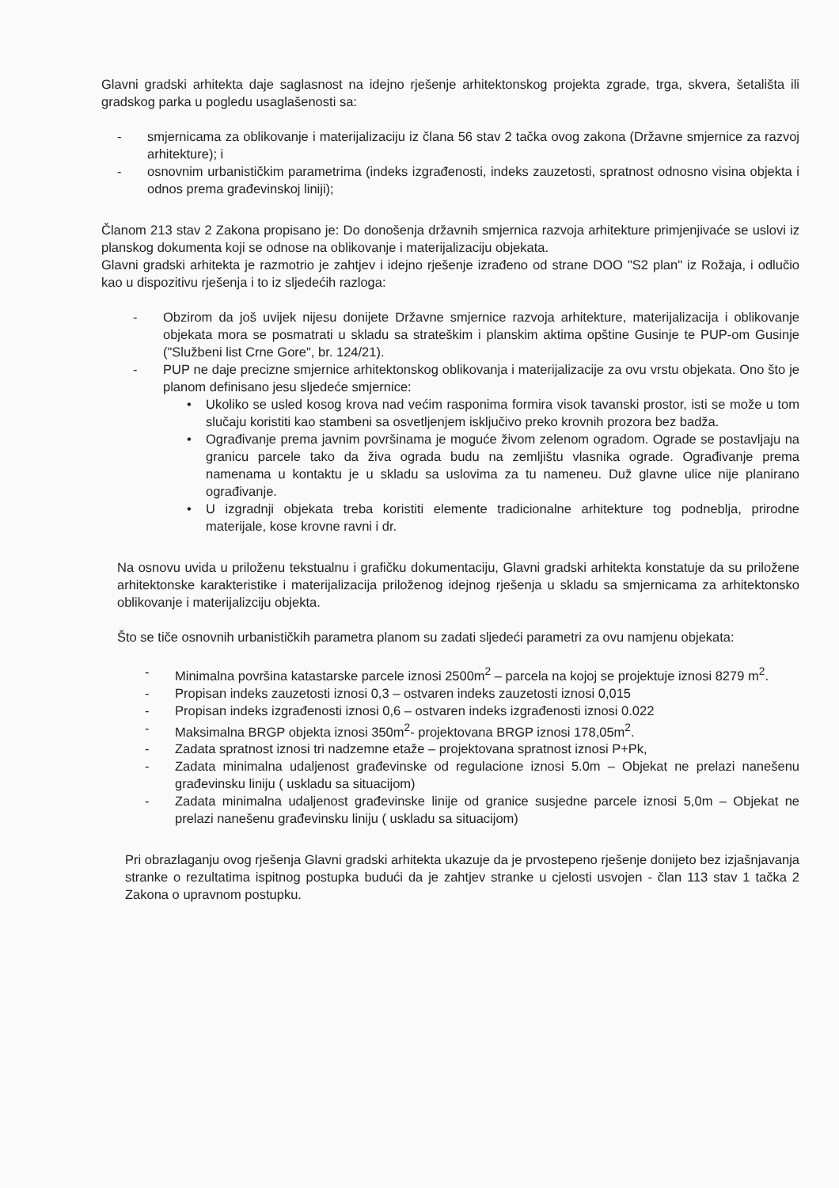Glavni gradski arhitekta daje saglasnost na idejno rješenje arhitektonskog projekta zgrade, trga, skvera, šetališta ili gradskog parka u pogledu usaglašenosti sa:
- smjernicama za oblikovanje i materijalizaciju iz člana 56 stav 2 tačka ovog zakona (Državne smjernice za razvoj arhitekture); i
- osnovnim urbanističkim parametrima (indeks izgrađenosti, indeks zauzetosti, spratnost odnosno visina objekta i odnos prema građevinskoj liniji);
Članom 213 stav 2 Zakona propisano je: Do donošenja državnih smjernica razvoja arhitekture primjenjivaće se uslovi iz planskog dokumenta koji se odnose na oblikovanje i materijalizaciju objekata.
Glavni gradski arhitekta je razmotrio je zahtjev i idejno rješenje izrađeno od strane DOO "S2 plan" iz Rožaja, i odlučio kao u dispozitivu rješenja i to iz sljedećih razloga:
- Obzirom da još uvijek nijesu donijete Državne smjernice razvoja arhitekture, materijalizacija i oblikovanje objekata mora se posmatrati u skladu sa strateškim i planskim aktima opštine Gusinje te PUP-om Gusinje ("Službeni list Crne Gore", br. 124/21).
- PUP ne daje precizne smjernice arhitektonskog oblikovanja i materijalizacije za ovu vrstu objekata. Ono što je planom definisano jesu sljedeće smjernice:
• Ukoliko se usled kosog krova nad većim rasponima formira visok tavanski prostor, isti se može u tom slučaju koristiti kao stambeni sa osvetljenjem isključivo preko krovnih prozora bez badža.
• Ograđivanje prema javnim površinama je moguće živom zelenom ogradom. Ograde se postavljaju na granicu parcele tako da živa ograda budu na zemljištu vlasnika ograde. Ograđivanje prema namenama u kontaktu je u skladu sa uslovima za tu nameneu. Duž glavne ulice nije planirano ograđivanje.
• U izgradnji objekata treba koristiti elemente tradicionalne arhitekture tog podneblja, prirodne materijale, kose krovne ravni i dr.
Na osnovu uvida u priloženu tekstualnu i grafičku dokumentaciju, Glavni gradski arhitekta konstatuje da su priložene arhitektonske karakteristike i materijalizacija priloženog idejnog rješenja u skladu sa smjernicama za arhitektonsko oblikovanje i materijalizciju objekta.
Što se tiče osnovnih urbanističkih parametra planom su zadati sljedeći parametri za ovu namjenu objekata:
- Minimalna površina katastarske parcele iznosi 2500m<sup>2</sup> – parcela na kojoj se projektuje iznosi 8279 m<sup>2</sup>.
- Propisan indeks zauzetosti iznosi 0,3 – ostvaren indeks zauzetosti iznosi 0,015
- Propisan indeks izgrađenosti iznosi 0,6 – ostvaren indeks izgrađenosti iznosi 0.022
- Maksimalna BRGP objekta iznosi 350m<sup>2</sup>- projektovana BRGP iznosi 178,05m<sup>2</sup>.
- Zadata spratnost iznosi tri nadzemne etaže – projektovana spratnost iznosi P+Pk,
- Zadata minimalna udaljenost građevinske od regulacione iznosi 5.0m – Objekat ne prelazi nanešenu građevinsku liniju ( uskladu sa situacijom)
- Zadata minimalna udaljenost građevinske linije od granice susjedne parcele iznosi 5,0m – Objekat ne prelazi nanešenu građevinsku liniju ( uskladu sa situacijom)
Pri obrazlaganju ovog rješenja Glavni gradski arhitekta ukazuje da je prvostepeno rješenje donijeto bez izjašnjavanja stranke o rezultatima ispitnog postupka budući da je zahtjev stranke u cjelosti usvojen - član 113 stav 1 tačka 2 Zakona o upravnom postupku.